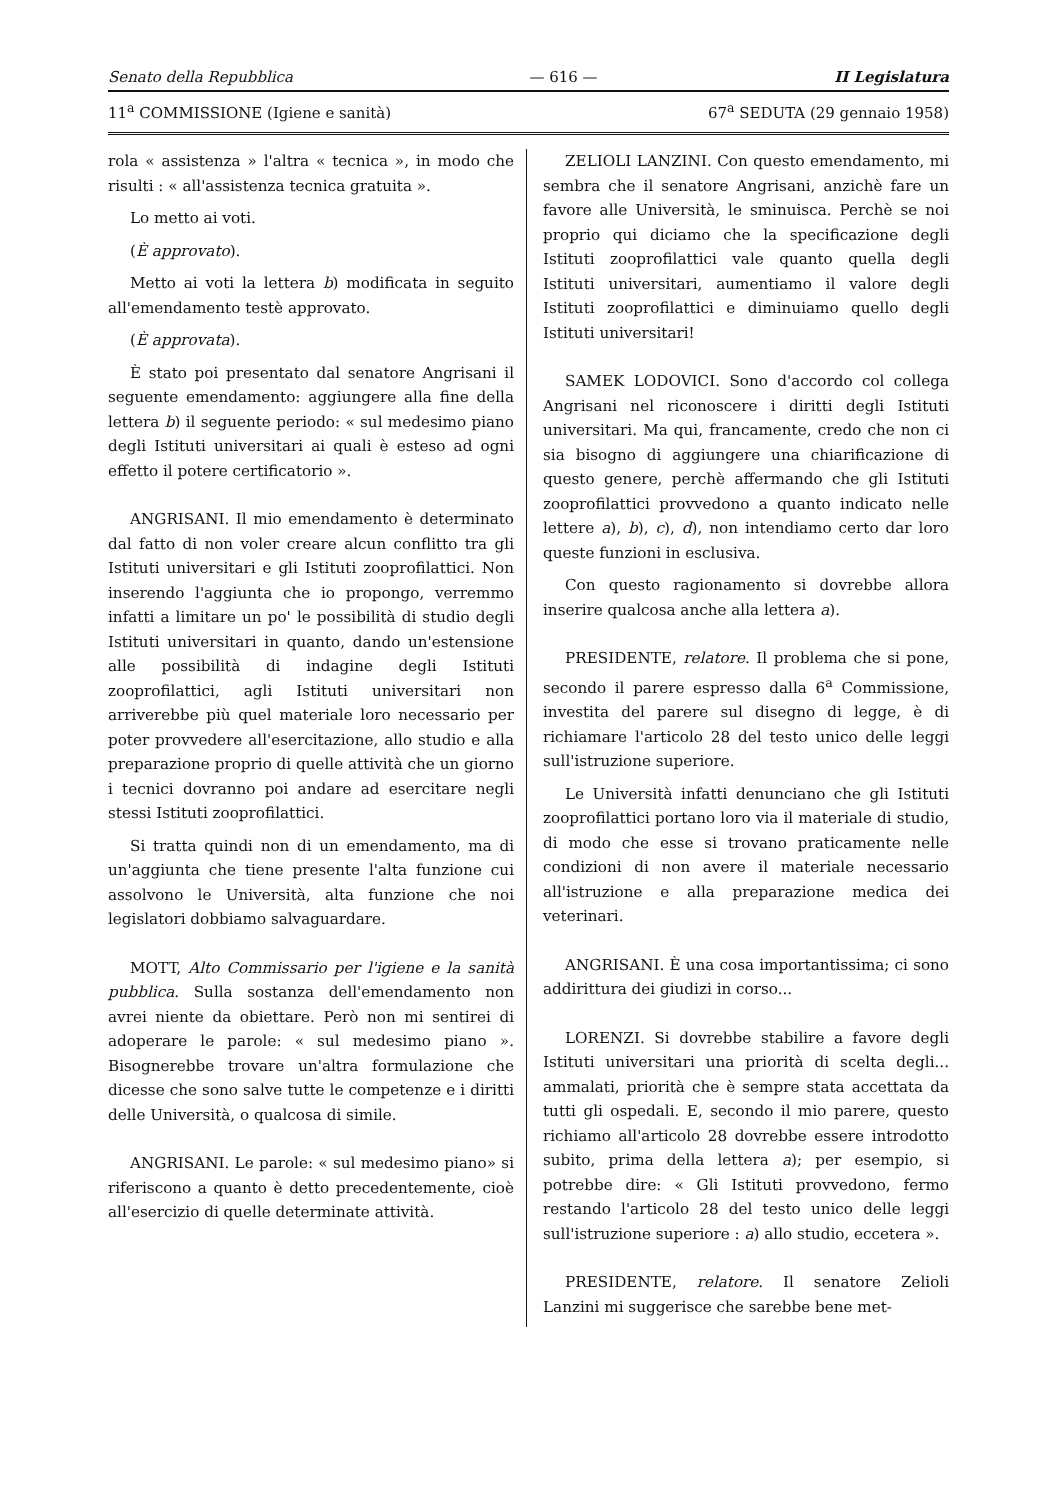Senato della Repubblica — 616 — II Legislatura
11<sup>a</sup> COMMISSIONE (Igiene e sanità) 67<sup>a</sup> SEDUTA (29 gennaio 1958)
rola « assistenza » l'altra « tecnica », in modo che risulti : « all'assistenza tecnica gratuita ».
Lo metto ai voti.
(È approvato).
Metto ai voti la lettera b) modificata in seguito all'emendamento testè approvato.
(È approvata).
È stato poi presentato dal senatore Angrisani il seguente emendamento: aggiungere alla fine della lettera b) il seguente periodo: « sul medesimo piano degli Istituti universitari ai quali è esteso ad ogni effetto il potere certificatorio ».
ANGRISANI. Il mio emendamento è determinato dal fatto di non voler creare alcun conflitto tra gli Istituti universitari e gli Istituti zooprofilattici. Non inserendo l'aggiunta che io propongo, verremmo infatti a limitare un po' le possibilità di studio degli Istituti universitari in quanto, dando un'estensione alle possibilità di indagine degli Istituti zooprofilattici, agli Istituti universitari non arriverebbe più quel materiale loro necessario per poter provvedere all'esercitazione, allo studio e alla preparazione proprio di quelle attività che un giorno i tecnici dovranno poi andare ad esercitare negli stessi Istituti zooprofilattici.
Si tratta quindi non di un emendamento, ma di un'aggiunta che tiene presente l'alta funzione cui assolvono le Università, alta funzione che noi legislatori dobbiamo salvaguardare.
MOTT, Alto Commissario per l'igiene e la sanità pubblica. Sulla sostanza dell'emendamento non avrei niente da obiettare. Però non mi sentirei di adoperare le parole: « sul medesimo piano ». Bisognerebbe trovare un'altra formulazione che dicesse che sono salve tutte le competenze e i diritti delle Università, o qualcosa di simile.
ANGRISANI. Le parole: « sul medesimo piano» si riferiscono a quanto è detto precedentemente, cioè all'esercizio di quelle determinate attività.
ZELIOLI LANZINI. Con questo emendamento, mi sembra che il senatore Angrisani, anzichè fare un favore alle Università, le sminuisca. Perchè se noi proprio qui diciamo che la specificazione degli Istituti zooprofilattici vale quanto quella degli Istituti universitari, aumentiamo il valore degli Istituti zooprofilattici e diminuiamo quello degli Istituti universitari!
SAMEK LODOVICI. Sono d'accordo col collega Angrisani nel riconoscere i diritti degli Istituti universitari. Ma qui, francamente, credo che non ci sia bisogno di aggiungere una chiarificazione di questo genere, perchè affermando che gli Istituti zooprofilattici provvedono a quanto indicato nelle lettere a), b), c), d), non intendiamo certo dar loro queste funzioni in esclusiva.
Con questo ragionamento si dovrebbe allora inserire qualcosa anche alla lettera a).
PRESIDENTE, relatore. Il problema che si pone, secondo il parere espresso dalla 6<sup>a</sup> Commissione, investita del parere sul disegno di legge, è di richiamare l'articolo 28 del testo unico delle leggi sull'istruzione superiore.
Le Università infatti denunciano che gli Istituti zooprofilattici portano loro via il materiale di studio, di modo che esse si trovano praticamente nelle condizioni di non avere il materiale necessario all'istruzione e alla preparazione medica dei veterinari.
ANGRISANI. È una cosa importantissima; ci sono addirittura dei giudizi in corso...
LORENZI. Si dovrebbe stabilire a favore degli Istituti universitari una priorità di scelta degli... ammalati, priorità che è sempre stata accettata da tutti gli ospedali. E, secondo il mio parere, questo richiamo all'articolo 28 dovrebbe essere introdotto subito, prima della lettera a); per esempio, si potrebbe dire: « Gli Istituti provvedono, fermo restando l'articolo 28 del testo unico delle leggi sull'istruzione superiore : a) allo studio, eccetera ».
PRESIDENTE, relatore. Il senatore Zelioli Lanzini mi suggerisce che sarebbe bene met-